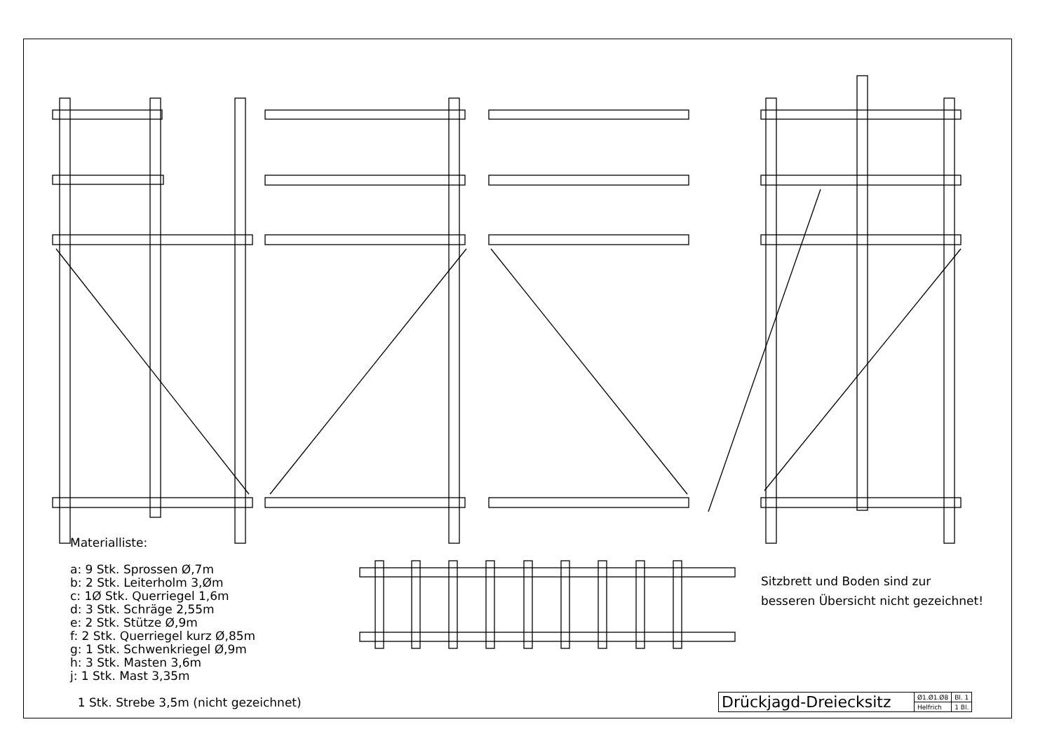Materialliste:
a: 9 Stk. Sprossen Ø,7m
b: 2 Stk. Leiterholm 3,Øm
c: 1Ø Stk. Querriegel 1,6m
d: 3 Stk. Schräge 2,55m
e: 2 Stk. Stütze Ø,9m
f: 2 Stk. Querriegel kurz Ø,85m
g: 1 Stk. Schwenkriegel Ø,9m
h: 3 Stk. Masten 3,6m
j: 1 Stk. Mast 3,35m
1 Stk. Strebe 3,5m (nicht gezeichnet)
Sitzbrett und Boden sind zur
besseren Übersicht nicht gezeichnet!
| Drückjagd-Dreiecksitz | Ø1.Ø1.Ø8 | Bl. 1 |
| | Helfrich | 1 Bl. |